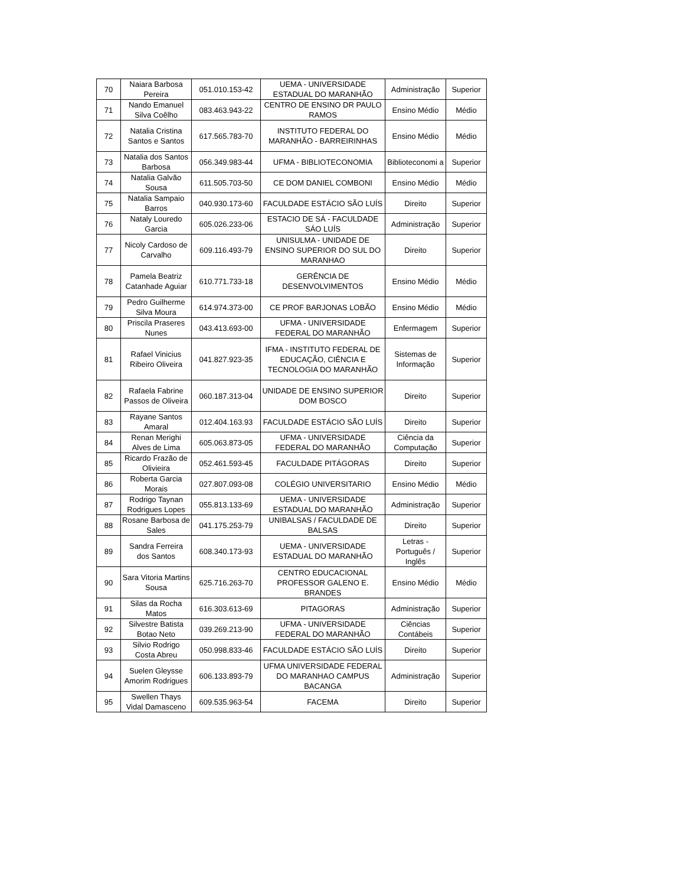| 70 | Naiara Barbosa Pereira | 051.010.153-42 | UEMA - UNIVERSIDADE ESTADUAL DO MARANHÃO | Administração | Superior |
| 71 | Nando Emanuel Silva Coêlho | 083.463.943-22 | CENTRO DE ENSINO DR PAULO RAMOS | Ensino Médio | Médio |
| 72 | Natalia Cristina Santos e Santos | 617.565.783-70 | INSTITUTO FEDERAL DO MARANHÃO - BARREIRINHAS | Ensino Médio | Médio |
| 73 | Natalia dos Santos Barbosa | 056.349.983-44 | UFMA - BIBLIOTECONOMIA | Biblioteconomi a | Superior |
| 74 | Natalia Galvão Sousa | 611.505.703-50 | CE DOM DANIEL COMBONI | Ensino Médio | Médio |
| 75 | Natalia Sampaio Barros | 040.930.173-60 | FACULDADE ESTÁCIO SÃO LUÍS | Direito | Superior |
| 76 | Nataly Louredo Garcia | 605.026.233-06 | ESTACIO DE SÁ - FACULDADE SÁO LUÍS | Administração | Superior |
| 77 | Nicoly Cardoso de Carvalho | 609.116.493-79 | UNISULMA - UNIDADE DE ENSINO SUPERIOR DO SUL DO MARANHAO | Direito | Superior |
| 78 | Pamela Beatriz Catanhade Aguiar | 610.771.733-18 | GERÊNCIA DE DESENVOLVIMENTOS | Ensino Médio | Médio |
| 79 | Pedro Guilherme Silva Moura | 614.974.373-00 | CE PROF BARJONAS LOBÃO | Ensino Médio | Médio |
| 80 | Priscila Praseres Nunes | 043.413.693-00 | UFMA - UNIVERSIDADE FEDERAL DO MARANHÃO | Enfermagem | Superior |
| 81 | Rafael Vinicius Ribeiro Oliveira | 041.827.923-35 | IFMA - INSTITUTO FEDERAL DE EDUCAÇÃO, CIÊNCIA E TECNOLOGIA DO MARANHÃO | Sistemas de Informação | Superior |
| 82 | Rafaela Fabrine Passos de Oliveira | 060.187.313-04 | UNIDADE DE ENSINO SUPERIOR DOM BOSCO | Direito | Superior |
| 83 | Rayane Santos Amaral | 012.404.163.93 | FACULDADE ESTÁCIO SÃO LUÍS | Direito | Superior |
| 84 | Renan Merighi Alves de Lima | 605.063.873-05 | UFMA - UNIVERSIDADE FEDERAL DO MARANHÃO | Ciência da Computação | Superior |
| 85 | Ricardo Frazão de Olivieira | 052.461.593-45 | FACULDADE PITÁGORAS | Direito | Superior |
| 86 | Roberta Garcia Morais | 027.807.093-08 | COLÉGIO UNIVERSITARIO | Ensino Médio | Médio |
| 87 | Rodrigo Taynan Rodrigues Lopes | 055.813.133-69 | UEMA - UNIVERSIDADE ESTADUAL DO MARANHÃO | Administração | Superior |
| 88 | Rosane Barbosa de Sales | 041.175.253-79 | UNIBALSAS / FACULDADE DE BALSAS | Direito | Superior |
| 89 | Sandra Ferreira dos Santos | 608.340.173-93 | UEMA - UNIVERSIDADE ESTADUAL DO MARANHÃO | Letras - Português / Inglês | Superior |
| 90 | Sara Vitoria Martins Sousa | 625.716.263-70 | CENTRO EDUCACIONAL PROFESSOR GALENO E. BRANDES | Ensino Médio | Médio |
| 91 | Silas da Rocha Matos | 616.303.613-69 | PITAGORAS | Administração | Superior |
| 92 | Silvestre Batista Botao Neto | 039.269.213-90 | UFMA - UNIVERSIDADE FEDERAL DO MARANHÃO | Ciências Contábeis | Superior |
| 93 | Silvio Rodrigo Costa Abreu | 050.998.833-46 | FACULDADE ESTÁCIO SÃO LUÍS | Direito | Superior |
| 94 | Suelen Gleysse Amorim Rodrigues | 606.133.893-79 | UFMA UNIVERSIDADE FEDERAL DO MARANHAO CAMPUS BACANGA | Administração | Superior |
| 95 | Swellen Thays Vidal Damasceno | 609.535.963-54 | FACEMA | Direito | Superior |